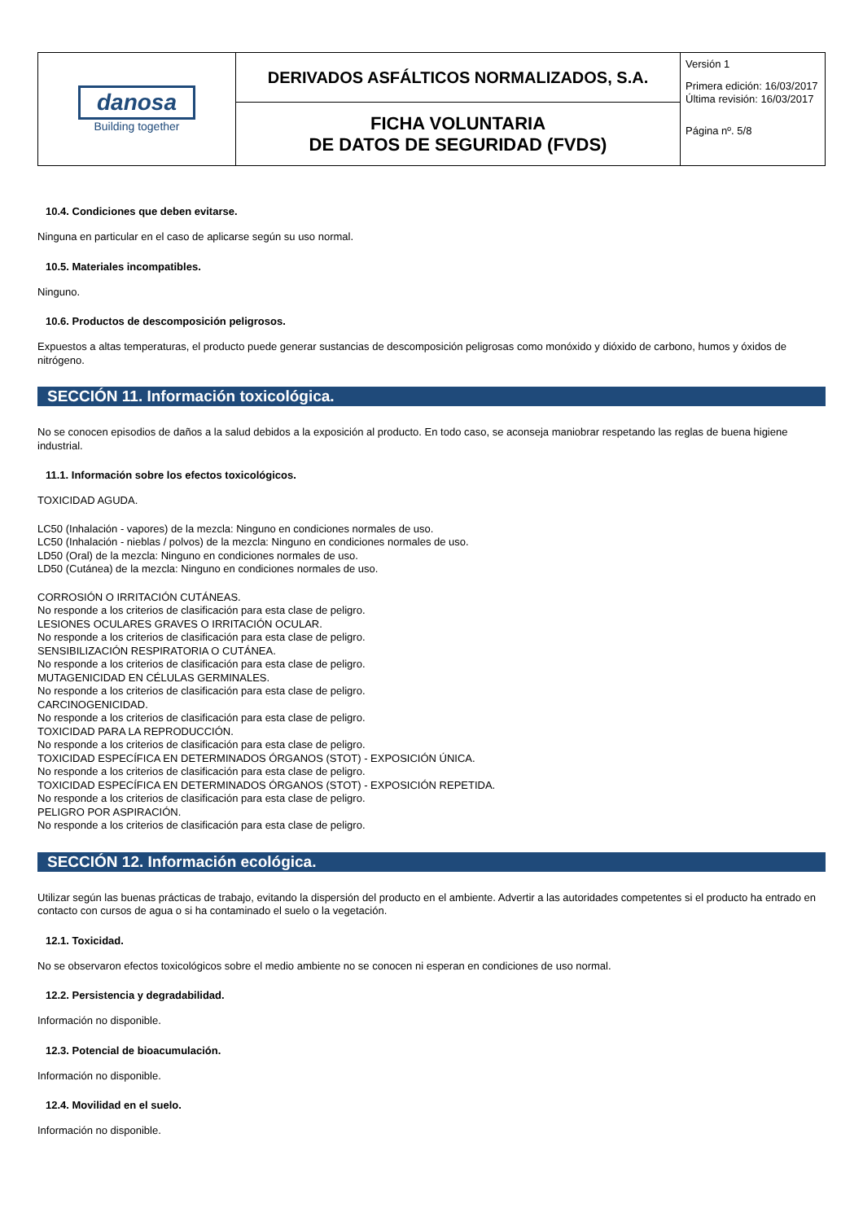| danosa Building together | DERIVADOS ASFÁLTICOS NORMALIZADOS, S.A. | Versión 1 Primera edición: 16/03/2017 Última revisión: 16/03/2017 Página nº. 5/8 |
| | FICHA VOLUNTARIA DE DATOS DE SEGURIDAD (FVDS) | |
10.4. Condiciones que deben evitarse.
Ninguna en particular en el caso de aplicarse según su uso normal.
10.5. Materiales incompatibles.
Ninguno.
10.6. Productos de descomposición peligrosos.
Expuestos a altas temperaturas, el producto puede generar sustancias de descomposición peligrosas como monóxido y dióxido de carbono, humos y óxidos de nitrógeno.
SECCIÓN 11. Información toxicológica.
No se conocen episodios de daños a la salud debidos a la exposición al producto. En todo caso, se aconseja maniobrar respetando las reglas de buena higiene industrial.
11.1. Información sobre los efectos toxicológicos.
TOXICIDAD AGUDA.
LC50 (Inhalación - vapores) de la mezcla: Ninguno en condiciones normales de uso.
LC50 (Inhalación - nieblas / polvos) de la mezcla: Ninguno en condiciones normales de uso.
LD50 (Oral) de la mezcla: Ninguno en condiciones normales de uso.
LD50 (Cutánea) de la mezcla: Ninguno en condiciones normales de uso.
CORROSIÓN O IRRITACIÓN CUTÁNEAS.
No responde a los criterios de clasificación para esta clase de peligro.
LESIONES OCULARES GRAVES O IRRITACIÓN OCULAR.
No responde a los criterios de clasificación para esta clase de peligro.
SENSIBILIZACIÓN RESPIRATORIA O CUTÁNEA.
No responde a los criterios de clasificación para esta clase de peligro.
MUTAGENICIDAD EN CÉLULAS GERMINALES.
No responde a los criterios de clasificación para esta clase de peligro.
CARCINOGENICIDAD.
No responde a los criterios de clasificación para esta clase de peligro.
TOXICIDAD PARA LA REPRODUCCIÓN.
No responde a los criterios de clasificación para esta clase de peligro.
TOXICIDAD ESPECÍFICA EN DETERMINADOS ÓRGANOS (STOT) - EXPOSICIÓN ÚNICA.
No responde a los criterios de clasificación para esta clase de peligro.
TOXICIDAD ESPECÍFICA EN DETERMINADOS ÓRGANOS (STOT) - EXPOSICIÓN REPETIDA.
No responde a los criterios de clasificación para esta clase de peligro.
PELIGRO POR ASPIRACIÓN.
No responde a los criterios de clasificación para esta clase de peligro.
SECCIÓN 12. Información ecológica.
Utilizar según las buenas prácticas de trabajo, evitando la dispersión del producto en el ambiente. Advertir a las autoridades competentes si el producto ha entrado en contacto con cursos de agua o si ha contaminado el suelo o la vegetación.
12.1. Toxicidad.
No se observaron efectos toxicológicos sobre el medio ambiente no se conocen ni esperan en condiciones de uso normal.
12.2. Persistencia y degradabilidad.
Información no disponible.
12.3. Potencial de bioacumulación.
Información no disponible.
12.4. Movilidad en el suelo.
Información no disponible.